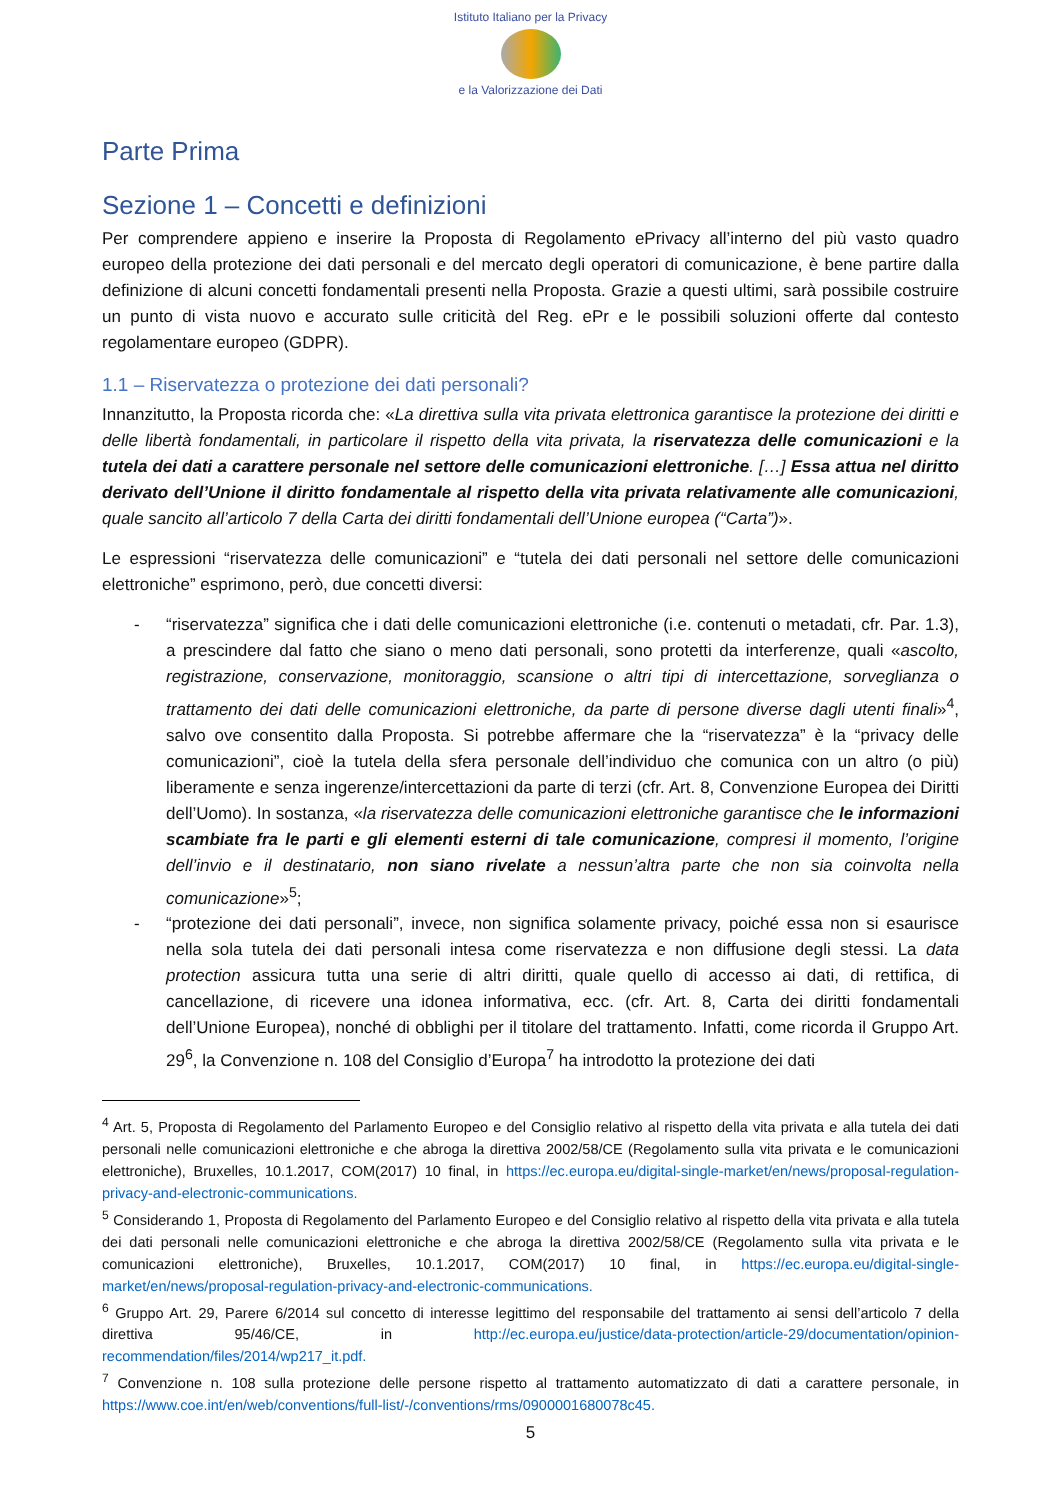Istituto Italiano per la Privacy
e la Valorizzazione dei Dati
Parte Prima
Sezione 1 – Concetti e definizioni
Per comprendere appieno e inserire la Proposta di Regolamento ePrivacy all’interno del più vasto quadro europeo della protezione dei dati personali e del mercato degli operatori di comunicazione, è bene partire dalla definizione di alcuni concetti fondamentali presenti nella Proposta. Grazie a questi ultimi, sarà possibile costruire un punto di vista nuovo e accurato sulle criticità del Reg. ePr e le possibili soluzioni offerte dal contesto regolamentare europeo (GDPR).
1.1 – Riservatezza o protezione dei dati personali?
Innanzitutto, la Proposta ricorda che: «La direttiva sulla vita privata elettronica garantisce la protezione dei diritti e delle libertà fondamentali, in particolare il rispetto della vita privata, la riservatezza delle comunicazioni e la tutela dei dati a carattere personale nel settore delle comunicazioni elettroniche. […] Essa attua nel diritto derivato dell’Unione il diritto fondamentale al rispetto della vita privata relativamente alle comunicazioni, quale sancito all’articolo 7 della Carta dei diritti fondamentali dell’Unione europea (“Carta”)».
Le espressioni “riservatezza delle comunicazioni” e “tutela dei dati personali nel settore delle comunicazioni elettroniche” esprimono, però, due concetti diversi:
- “riservatezza” significa che i dati delle comunicazioni elettroniche (i.e. contenuti o metadati, cfr. Par. 1.3), a prescindere dal fatto che siano o meno dati personali, sono protetti da interferenze, quali «ascolto, registrazione, conservazione, monitoraggio, scansione o altri tipi di intercettazione, sorveglianza o trattamento dei dati delle comunicazioni elettroniche, da parte di persone diverse dagli utenti finali»<sup>4</sup>, salvo ove consentito dalla Proposta. Si potrebbe affermare che la “riservatezza” è la “privacy delle comunicazioni”, cioè la tutela della sfera personale dell’individuo che comunica con un altro (o più) liberamente e senza ingerenze/intercettazioni da parte di terzi (cfr. Art. 8, Convenzione Europea dei Diritti dell’Uomo). In sostanza, «la riservatezza delle comunicazioni elettroniche garantisce che le informazioni scambiate fra le parti e gli elementi esterni di tale comunicazione, compresi il momento, l’origine dell’invio e il destinatario, non siano rivelate a nessun’altra parte che non sia coinvolta nella comunicazione»<sup>5</sup>;
- “protezione dei dati personali”, invece, non significa solamente privacy, poiché essa non si esaurisce nella sola tutela dei dati personali intesa come riservatezza e non diffusione degli stessi. La data protection assicura tutta una serie di altri diritti, quale quello di accesso ai dati, di rettifica, di cancellazione, di ricevere una idonea informativa, ecc. (cfr. Art. 8, Carta dei diritti fondamentali dell’Unione Europea), nonché di obblighi per il titolare del trattamento. Infatti, come ricorda il Gruppo Art. 29<sup>6</sup>, la Convenzione n. 108 del Consiglio d’Europa<sup>7</sup> ha introdotto la protezione dei dati
<sup>4</sup> Art. 5, Proposta di Regolamento del Parlamento Europeo e del Consiglio relativo al rispetto della vita privata e alla tutela dei dati personali nelle comunicazioni elettroniche e che abroga la direttiva 2002/58/CE (Regolamento sulla vita privata e le comunicazioni elettroniche), Bruxelles, 10.1.2017, COM(2017) 10 final, in https://ec.europa.eu/digital-single-market/en/news/proposal-regulation-privacy-and-electronic-communications.
<sup>5</sup> Considerando 1, Proposta di Regolamento del Parlamento Europeo e del Consiglio relativo al rispetto della vita privata e alla tutela dei dati personali nelle comunicazioni elettroniche e che abroga la direttiva 2002/58/CE (Regolamento sulla vita privata e le comunicazioni elettroniche), Bruxelles, 10.1.2017, COM(2017) 10 final, in https://ec.europa.eu/digital-single-market/en/news/proposal-regulation-privacy-and-electronic-communications.
<sup>6</sup> Gruppo Art. 29, Parere 6/2014 sul concetto di interesse legittimo del responsabile del trattamento ai sensi dell’articolo 7 della direttiva 95/46/CE, in http://ec.europa.eu/justice/data-protection/article-29/documentation/opinion-recommendation/files/2014/wp217_it.pdf.
<sup>7</sup> Convenzione n. 108 sulla protezione delle persone rispetto al trattamento automatizzato di dati a carattere personale, in https://www.coe.int/en/web/conventions/full-list/-/conventions/rms/0900001680078c45.
5